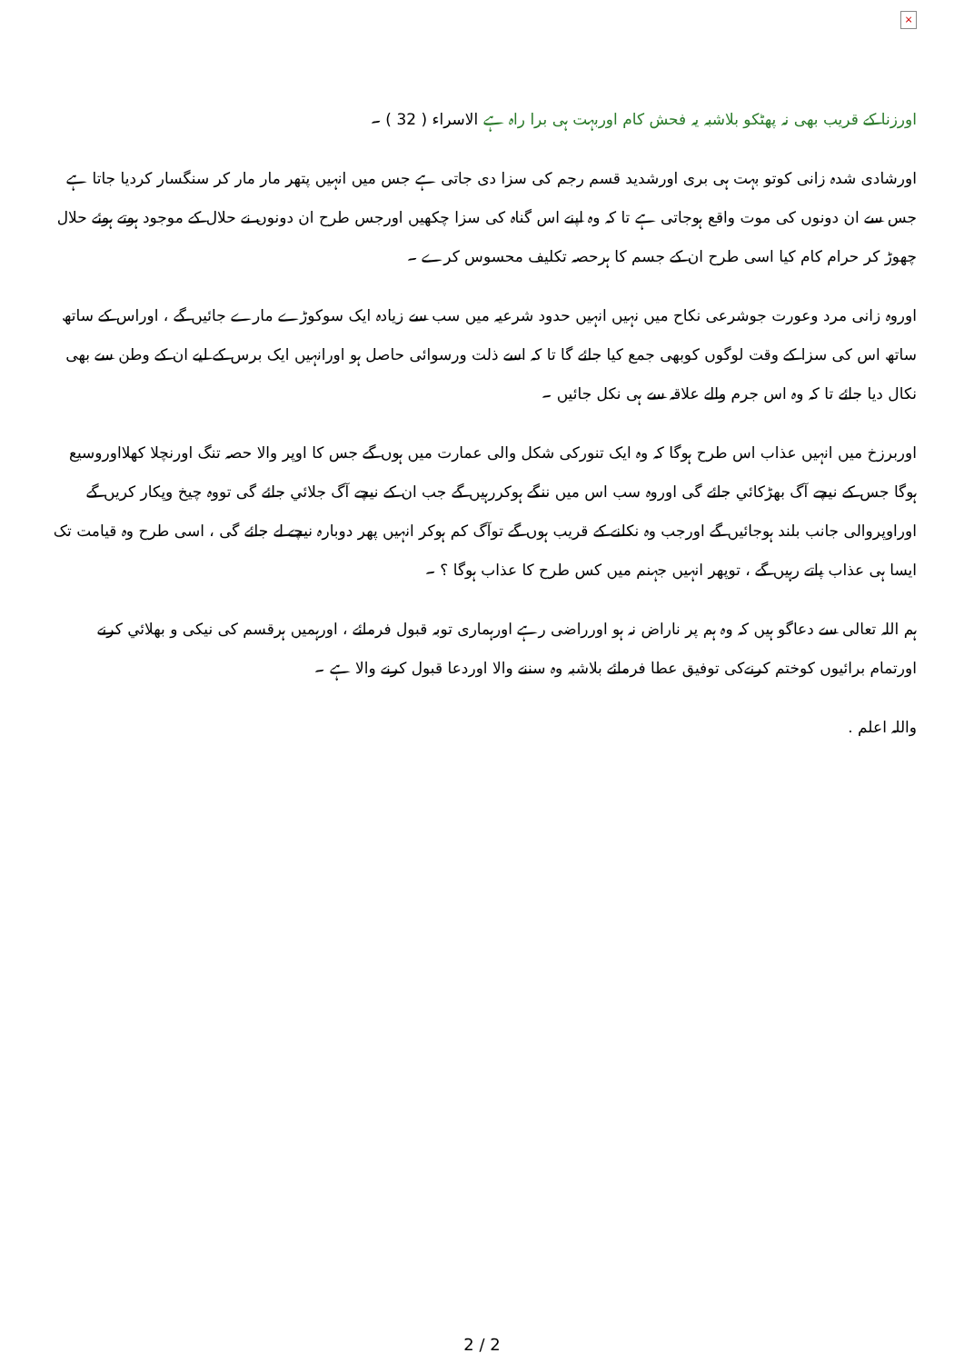×
اورزنا کے قریب بھی نہ پھٹکو بلاشبہ یہ فحش کام اوربہت ہی برا راہ ہے الاسراء ( 32 ) ۔
اورشادی شدہ زانی کوتو بہت ہی بری اورشدید قسم رجم کی سزا دی جاتی ہے جس میں انہیں پتھر مار مار کر سنگسار کردیا جاتا ہے جس سے ان دونوں کی موت واقع ہوجاتی ہے تا کہ وہ اپنے اس گناہ کی سزا چکھیں اورجس طرح ان دونوں نے حلال کے موجود ہوتے ہوئے حلال چھوڑ کر حرام کام کیا اسی طرح ان کے جسم کا ہرحصہ تکلیف محسوس کرے ۔
اوروہ زانی مرد وعورت جوشرعی نکاح میں نہیں انہیں حدود شرعیہ میں سب سے زیادہ ایک سوکوڑے مارے جائيں گے ، اوراس کے ساتھ ساتھ اس کی سزا کے وقت لوگوں کوبھی جمع کیا جائے گا تا کہ اسے ذلت ورسوائی حاصل ہو اورانہیں ایک برس کے لیے ان کے وطن سے بھی نکال دیا جائے تا کہ وہ اس جرم والے علاقہ سے ہی نکل جائیں ۔
اوربرزخ میں انہیں عذاب اس طرح ہوگا کہ وہ ایک تنورکی شکل والی عمارت میں ہوں گے جس کا اوپر والا حصہ تنگ اورنچلا کھلااوروسیع ہوگا جس کے نیچے آگ بھڑکائي جائے گی اوروہ سب اس میں ننگے ہوکررہیں گے جب ان کے نیچے آگ جلائي جائے گی تووہ چیخ وپکار کریں گے اوراوپروالی جانب بلند ہوجائیں گے اورجب وہ نکلنے کے قریب ہوں گے توآگ کم ہوکر انہیں پھر دوبارہ نیچے لے جائے گی ، اسی طرح وہ قیامت تک ایسا ہی عذاب پاتے رہیں گے ، توپھر انہیں جہنم میں کس طرح کا عذاب ہوگا ؟ ۔
ہم اللہ تعالی سے دعاگو ہیں کہ وہ ہم پر ناراض نہ ہو اورراضی رہے اورہماری توبہ قبول فرمائے ، اورہمیں ہرقسم کی نیکی و بھلائي کرنے اورتمام برائیوں کوختم کرنےکی توفیق عطا فرمائے بلاشبہ وہ سننے والا اوردعا قبول کرنے والا ہے ۔
واللہ اعلم .
2 / 2